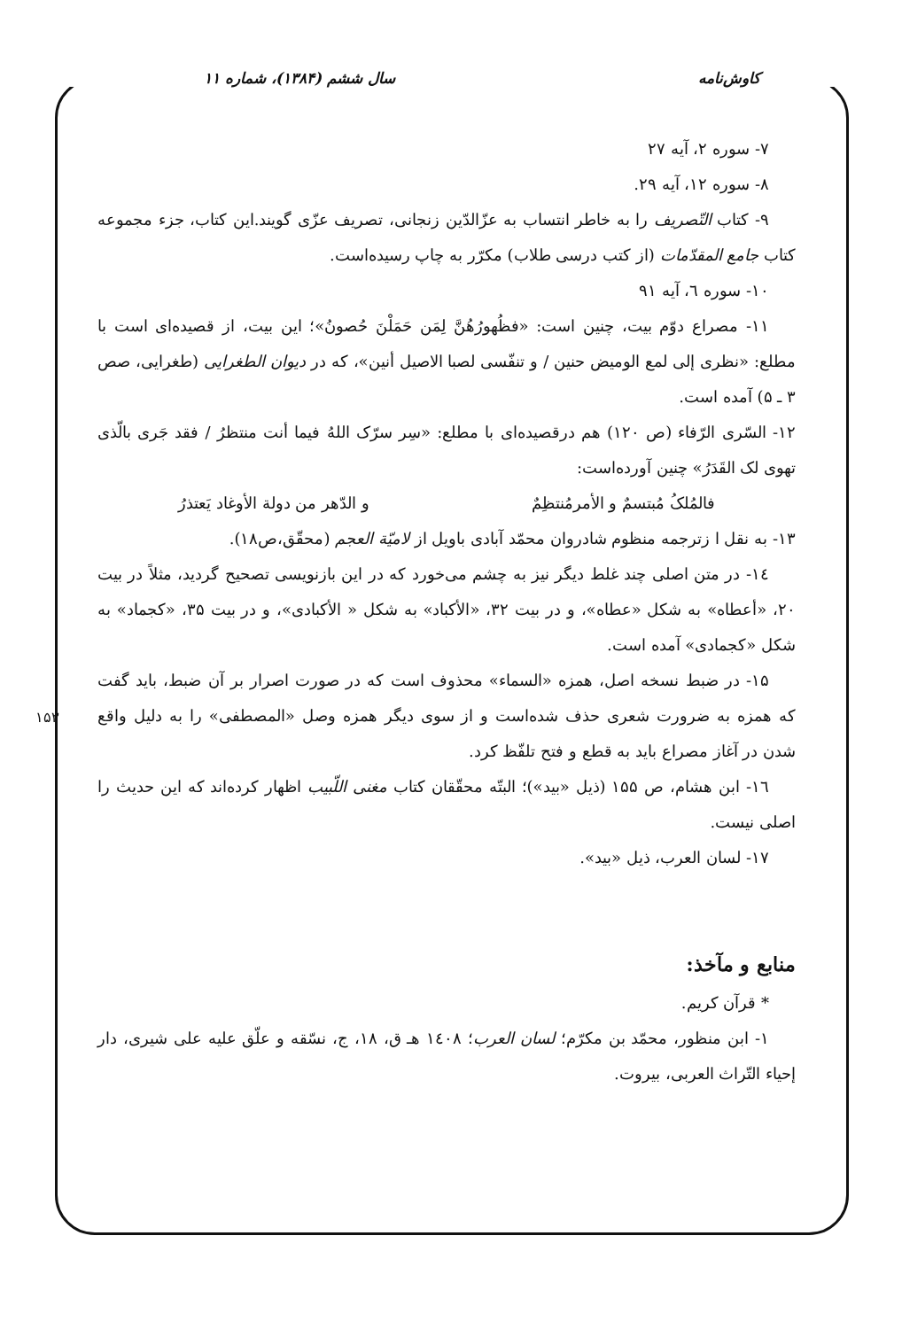کاوش‌نامه سال ششم (۱۳۸۴)، شماره ۱۱
۷- سوره ۲، آیه ۲۷
۸- سوره ۱۲، آیه ۲۹.
۹- کتاب التّصریف را به خاطر انتساب به عزّالدّین زنجانی، تصریف عزّی گویند.این کتاب، جزء مجموعه کتاب جامع المقدّمات (از کتب درسی طلاب) مکرّر به چاپ رسیده‌است.
۱۰- سوره ٦، آیه ۹۱
۱۱- مصراع دوّم بیت، چنین است: «فظُهورُهُنَّ لِمَن حَمَلْنَ حُصونُ»؛ این بیت، از قصیده‌ای است با مطلع: «نظری إلی لمع الومیض حنین / و تنفّسی لصبا الاصیل أنین»، که در دیوان الطغرایی (طغرایی، صص ۳ ـ ۵) آمده است.
۱۲- السّری الرّفاء (ص ۱۲۰) هم درقصیده‌ای با مطلع: «سِر سرّک اللهُ فیما أنت منتظرُ / فقد جَری بالّذی تهوی لک القَدَرُ» چنین آورده‌است:
فالمُلکُ مُبتسمٌ و الأمرمُنتظِمٌ و الدّهر من دولة الأوغاد یَعتذرُ
۱۳- به نقل ا زترجمه منظوم شادروان محمّد آبادی باویل از لامیّة العجم (محقّق،ص۱۸).
۱٤- در متن اصلی چند غلط دیگر نیز به چشم می‌خورد که در این بازنویسی تصحیح گردید، مثلاً در بیت ۲۰، «أعطاه» به شکل «عطاه»، و در بیت ۳۲، «الأکباد» به شکل « الأکبادی»، و در بیت ۳۵، «کجماد» به شکل «کجمادی» آمده است.
۱۵- در ضبط نسخه اصل، همزه «السماء» محذوف است که در صورت اصرار بر آن ضبط، باید گفت که همزه به ضرورت شعری حذف شده‌است و از سوی دیگر همزه وصل «المصطفی» را به دلیل واقع شدن در آغاز مصراع باید به قطع و فتح تلفّظ کرد.
۱٦- ابن هشام، ص ۱۵۵ (ذیل «بید»)؛ البتّه محقّقان کتاب مغنی اللّبیب اظهار کرده‌اند که این حدیث را اصلی نیست.
۱۷- لسان العرب، ذیل «بید».
منابع و مآخذ:
* قرآن کریم.
۱- ابن منظور، محمّد بن مکرّم؛ لسان العرب؛ ۱٤۰۸ هـ ق، ۱۸، ج، نسّقه و علّق علیه علی شیری، دار إحیاء التّراث العربی، بیروت.
۱۵۳